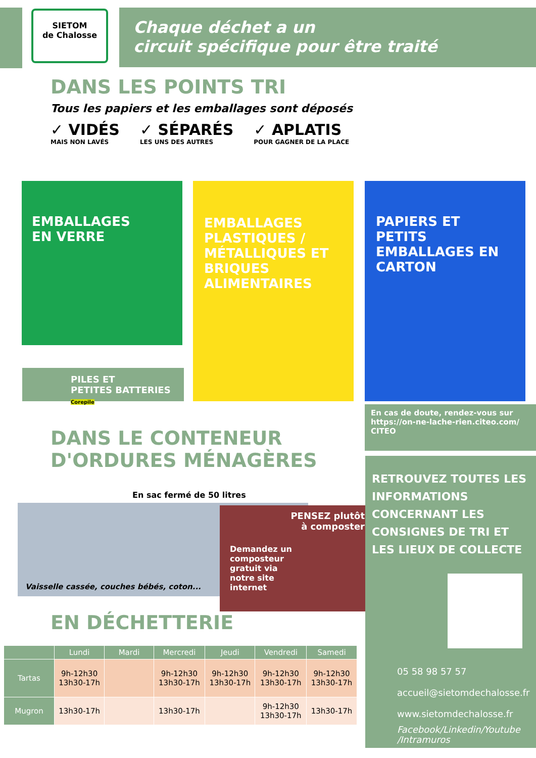SIETOM
de Chalosse
Chaque déchet a un
circuit spécifique pour être traité
DANS LES POINTS TRI
Tous les papiers et les emballages sont déposés
✓ VIDÉS
MAIS NON LAVÉS
✓ SÉPARÉS
LES UNS DES AUTRES
✓ APLATIS
POUR GAGNER DE LA PLACE
EMBALLAGES
EN VERRE
PILES ET
PETITES BATTERIES Corepile
EMBALLAGES PLASTIQUES / MÉTALLIQUES ET BRIQUES ALIMENTAIRES
PAPIERS ET PETITS EMBALLAGES EN CARTON
En cas de doute, rendez-vous sur https://on-ne-lache-rien.citeo.com/ CITEO
DANS LE CONTENEUR
D'ORDURES MÉNAGÈRES
En sac fermé de 50 litres
Vaisselle cassée, couches bébés, coton...
PENSEZ plutôt
à composter
Demandez un
composteur
gratuit via
notre site
internet
EN DÉCHETTERIE
| | Lundi | Mardi | Mercredi | Jeudi | Vendredi | Samedi |
| --- | --- | --- | --- | --- | --- | --- |
| Tartas | 9h-12h30 13h30-17h | | 9h-12h30 13h30-17h | 9h-12h30 13h30-17h | 9h-12h30 13h30-17h | 9h-12h30 13h30-17h |
| Mugron | 13h30-17h | | 13h30-17h | | 9h-12h30 13h30-17h | 13h30-17h |
RETROUVEZ TOUTES LES INFORMATIONS CONCERNANT LES CONSIGNES DE TRI ET LES LIEUX DE COLLECTE
05 58 98 57 57
accueil@sietomdechalosse.fr
www.sietomdechalosse.fr
Facebook/Linkedin/Youtube
/Intramuros